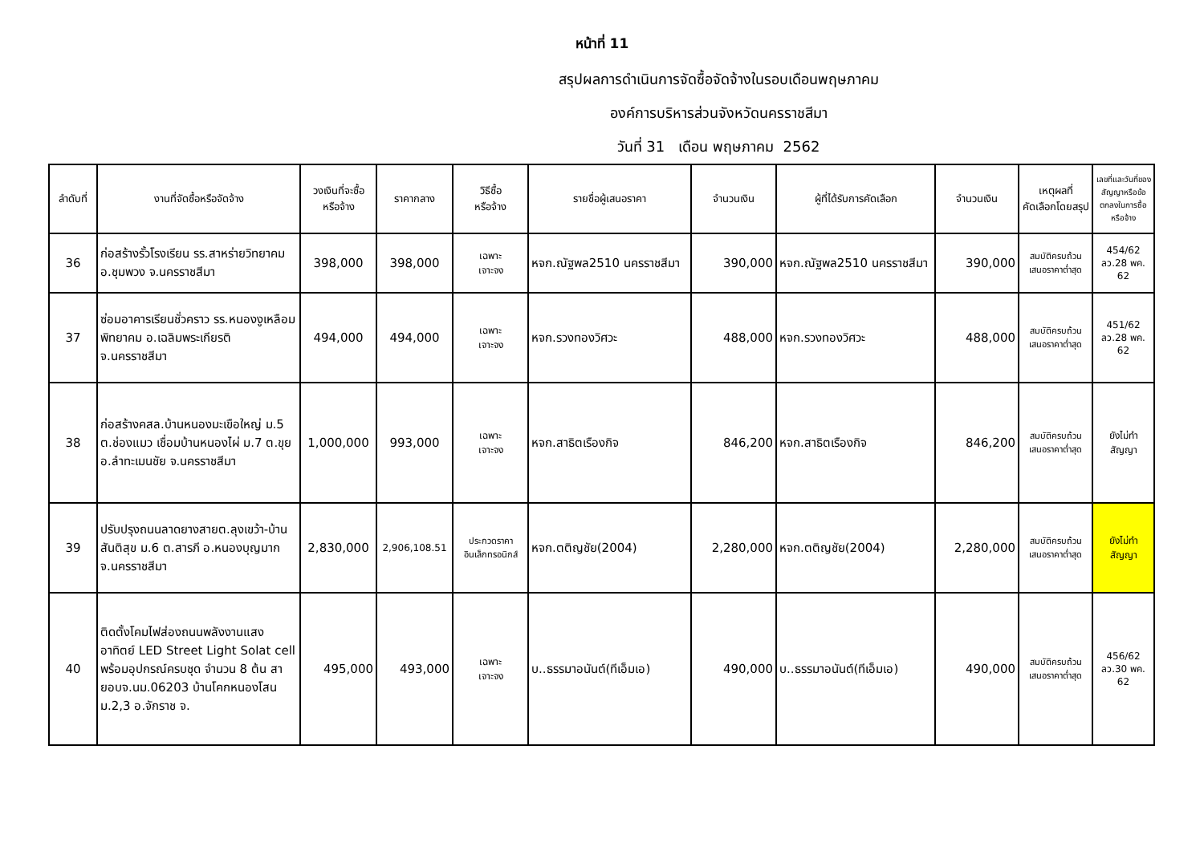หน้าที่ 11
สรุปผลการดำเนินการจัดซื้อจัดจ้างในรอบเดือนพฤษภาคม
องค์การบริหารส่วนจังหวัดนครราชสีมา
วันที่ 31 เดือน พฤษภาคม 2562
| ลำดับที่ | งานที่จัดซื้อหรือจัดจ้าง | วงเงินที่จะซื้อ หรือจ้าง | ราคากลาง | วิธีซื้อ หรือจ้าง | รายชื่อผู้เสนอราคา | จำนวนเงิน | ผู้ที่ได้รับการคัดเลือก | จำนวนเงิน | เหตุผลที่ คัดเลือกโดยสรุป | เลขที่และวันที่ของสัญญาหรือข้อตกลงในการซื้อหรือจ้าง |
| --- | --- | --- | --- | --- | --- | --- | --- | --- | --- | --- |
| 36 | ก่อสร้างรั้วโรงเรียน รร.สาหร่ายวิทยาคม อ.ชุมพวง จ.นครราชสีมา | 398,000 | 398,000 | เฉพาะ เจาะจง | หจก.ณัฐพล2510 นครราชสีมา | 390,000 | หจก.ณัฐพล2510 นครราชสีมา | 390,000 | สมบัติครบถ้วน เสนอราคาต่ำสุด | 454/62 ลว.28 พค. 62 |
| 37 | ซ่อมอาคารเรียนชั่วคราว รร.หนองงูเหลือมพิทยาคม อ.เฉลิมพระเกียรติ จ.นครราชสีมา | 494,000 | 494,000 | เฉพาะ เจาะจง | หจก.รวงทองวิศวะ | 488,000 | หจก.รวงทองวิศวะ | 488,000 | สมบัติครบถ้วน เสนอราคาต่ำสุด | 451/62 ลว.28 พค. 62 |
| 38 | ก่อสร้างคสล.บ้านหนองมะเขือใหญ่ ม.5 ต.ช่องแมว เชื่อมบ้านหนองไผ่ ม.7 ต.ขุย อ.ลำทะเมนชัย จ.นครราชสีมา | 1,000,000 | 993,000 | เฉพาะ เจาะจง | หจก.สาธิตเรืองกิจ | 846,200 | หจก.สาธิตเรืองกิจ | 846,200 | สมบัติครบถ้วน เสนอราคาต่ำสุด | ยังไม่ทำสัญญา |
| 39 | ปรับปรุงถนนลาดยางสายต.ลุงเขว้า-บ้านสันติสุข ม.6 ต.สารภี อ.หนองบุญมาก จ.นครราชสีมา | 2,830,000 | 2,906,108.51 | ประกวดราคา อินเล็กทรอนิกส์ | หจก.ตติญชัย(2004) | 2,280,000 | หจก.ตติญชัย(2004) | 2,280,000 | สมบัติครบถ้วน เสนอราคาต่ำสุด | ยังไม่ทำสัญญา |
| 40 | ติดตั้งโคมไฟส่องถนนพลังงานแสงอาทิตย์ LED Street Light Solat cell พร้อมอุปกรณ์ครบชุด จำนวน 8 ต้น สายอบจ.นม.06203 บ้านโคกหนองโสน ม.2,3 อ.จักราช จ. | 495,000 | 493,000 | เฉพาะ เจาะจง | บ..ธรรมาอนันต์(ทีเอ็มเอ) | 490,000 | บ..ธรรมาอนันต์(ทีเอ็มเอ) | 490,000 | สมบัติครบถ้วน เสนอราคาต่ำสุด | 456/62 ลว.30 พค. 62 |